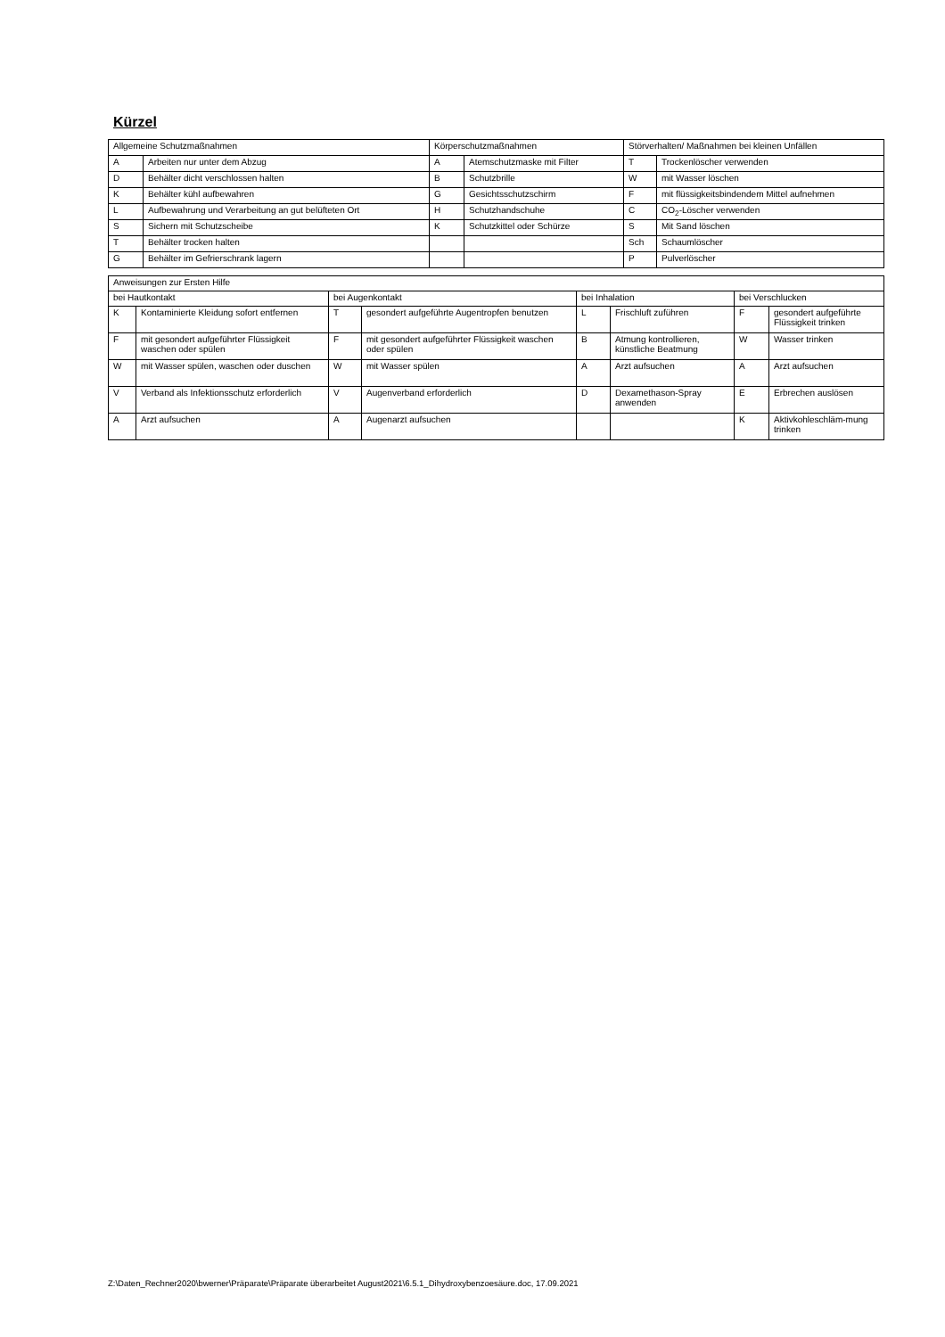Kürzel
| Allgemeine Schutzmaßnahmen | | Körperschutzmaßnahmen | | Störverhalten/ Maßnahmen bei kleinen Unfällen | |
| A | Arbeiten nur unter dem Abzug | A | Atemschutzmaske mit Filter | T | Trockenlöscher verwenden |
| D | Behälter dicht verschlossen halten | B | Schutzbrille | W | mit Wasser löschen |
| K | Behälter kühl aufbewahren | G | Gesichtsschutzschirm | F | mit flüssigkeitsbindendem Mittel aufnehmen |
| L | Aufbewahrung und Verarbeitung an gut belüfteten Ort | H | Schutzhandschuhe | C | CO<sub>2</sub>-Löscher verwenden |
| S | Sichern mit Schutzscheibe | K | Schutzkittel oder Schürze | S | Mit Sand löschen |
| T | Behälter trocken halten | | | Sch | Schaumlöscher |
| G | Behälter im Gefrierschrank lagern | | | P | Pulverlöscher |
| Anweisungen zur Ersten Hilfe | | | | | | | |
| bei Hautkontakt | | bei Augenkontakt | | bei Inhalation | | bei Verschlucken | |
| K | Kontaminierte Kleidung sofort entfernen | T | gesondert aufgeführte Augentropfen benutzen | L | Frischluft zuführen | F | gesondert aufgeführte Flüssigkeit trinken |
| F | mit gesondert aufgeführter Flüssigkeit waschen oder spülen | F | mit gesondert aufgeführter Flüssigkeit waschen oder spülen | B | Atmung kontrollieren, künstliche Beatmung | W | Wasser trinken |
| W | mit Wasser spülen, waschen oder duschen | W | mit Wasser spülen | A | Arzt aufsuchen | A | Arzt aufsuchen |
| V | Verband als Infektionsschutz erforderlich | V | Augenverband erforderlich | D | Dexamethason-Spray anwenden | E | Erbrechen auslösen |
| A | Arzt aufsuchen | A | Augenarzt aufsuchen | | | K | Aktivkohleschläm-mung trinken |
Z:\Daten_Rechner2020\bwerner\Präparate\Präparate überarbeitet August2021\6.5.1_Dihydroxybenzoesäure.doc, 17.09.2021